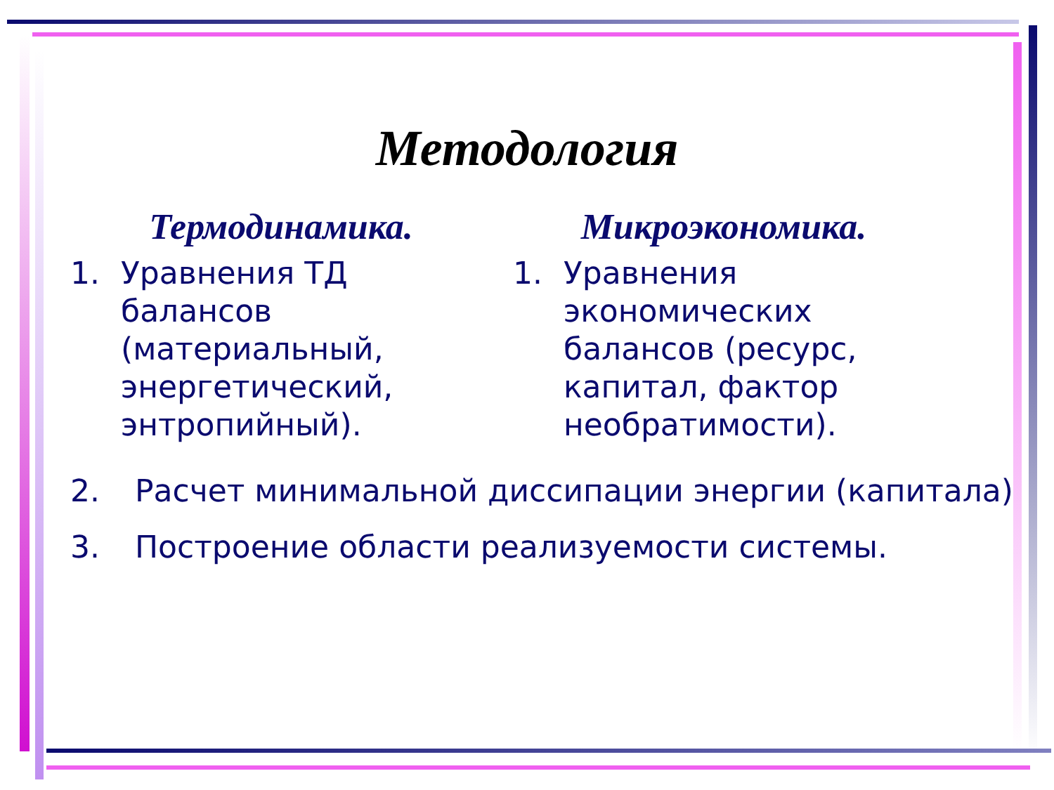Методология
Термодинамика.
1. Уравнения ТД балансов (материальный, энергетический, энтропийный).
Микроэкономика.
1. Уравнения экономических балансов (ресурс, капитал, фактор необратимости).
2. Расчет минимальной диссипации энергии (капитала).
3. Построение области реализуемости системы.